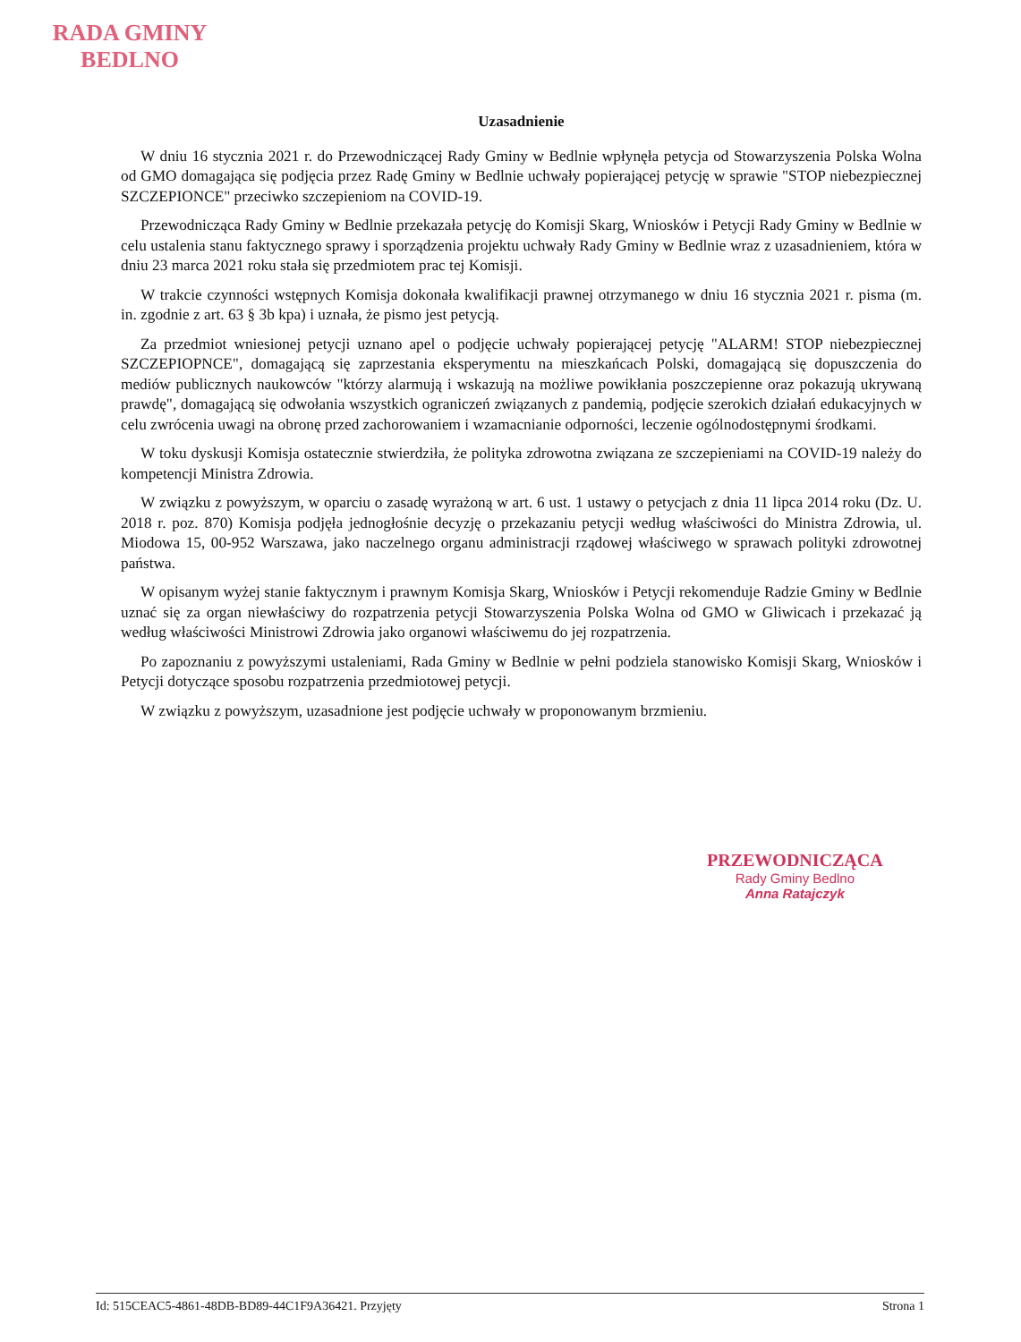RADA GMINY
BEDLNO
Uzasadnienie
W dniu 16 stycznia 2021 r. do Przewodniczącej Rady Gminy w Bedlnie wpłynęła petycja od Stowarzyszenia Polska Wolna od GMO domagająca się podjęcia przez Radę Gminy w Bedlnie uchwały popierającej petycję w sprawie "STOP niebezpiecznej SZCZEPIONCE" przeciwko szczepieniom na COVID-19.
Przewodnicząca Rady Gminy w Bedlnie przekazała petycję do Komisji Skarg, Wniosków i Petycji Rady Gminy w Bedlnie w celu ustalenia stanu faktycznego sprawy i sporządzenia projektu uchwały Rady Gminy w Bedlnie wraz z uzasadnieniem, która w dniu 23 marca 2021 roku stała się przedmiotem prac tej Komisji.
W trakcie czynności wstępnych Komisja dokonała kwalifikacji prawnej otrzymanego w dniu 16 stycznia 2021 r. pisma (m. in. zgodnie z art. 63 § 3b kpa) i uznała, że pismo jest petycją.
Za przedmiot wniesionej petycji uznano apel o podjęcie uchwały popierającej petycję "ALARM! STOP niebezpiecznej SZCZEPIOPNCE", domagającą się zaprzestania eksperymentu na mieszkańcach Polski, domagającą się dopuszczenia do mediów publicznych naukowców "którzy alarmują i wskazują na możliwe powikłania poszczepienne oraz pokazują ukrywaną prawdę", domagającą się odwołania wszystkich ograniczeń związanych z pandemią, podjęcie szerokich działań edukacyjnych w celu zwrócenia uwagi na obronę przed zachorowaniem i wzamacnianie odporności, leczenie ogólnodostępnymi środkami.
W toku dyskusji Komisja ostatecznie stwierdziła, że polityka zdrowotna związana ze szczepieniami na COVID-19 należy do kompetencji Ministra Zdrowia.
W związku z powyższym, w oparciu o zasadę wyrażoną w art. 6 ust. 1 ustawy o petycjach z dnia 11 lipca 2014 roku (Dz. U. 2018 r. poz. 870) Komisja podjęła jednogłośnie decyzję o przekazaniu petycji według właściwości do Ministra Zdrowia, ul. Miodowa 15, 00-952 Warszawa, jako naczelnego organu administracji rządowej właściwego w sprawach polityki zdrowotnej państwa.
W opisanym wyżej stanie faktycznym i prawnym Komisja Skarg, Wniosków i Petycji rekomenduje Radzie Gminy w Bedlnie uznać się za organ niewłaściwy do rozpatrzenia petycji Stowarzyszenia Polska Wolna od GMO w Gliwicach i przekazać ją według właściwości Ministrowi Zdrowia jako organowi właściwemu do jej rozpatrzenia.
Po zapoznaniu z powyższymi ustaleniami, Rada Gminy w Bedlnie w pełni podziela stanowisko Komisji Skarg, Wniosków i Petycji dotyczące sposobu rozpatrzenia przedmiotowej petycji.
W związku z powyższym, uzasadnione jest podjęcie uchwały w proponowanym brzmieniu.
PRZEWODNICZĄCA
Rady Gminy Bedlno
Anna Ratajczyk
Id: 515CEAC5-4861-48DB-BD89-44C1F9A36421. Przyjęty Strona 1